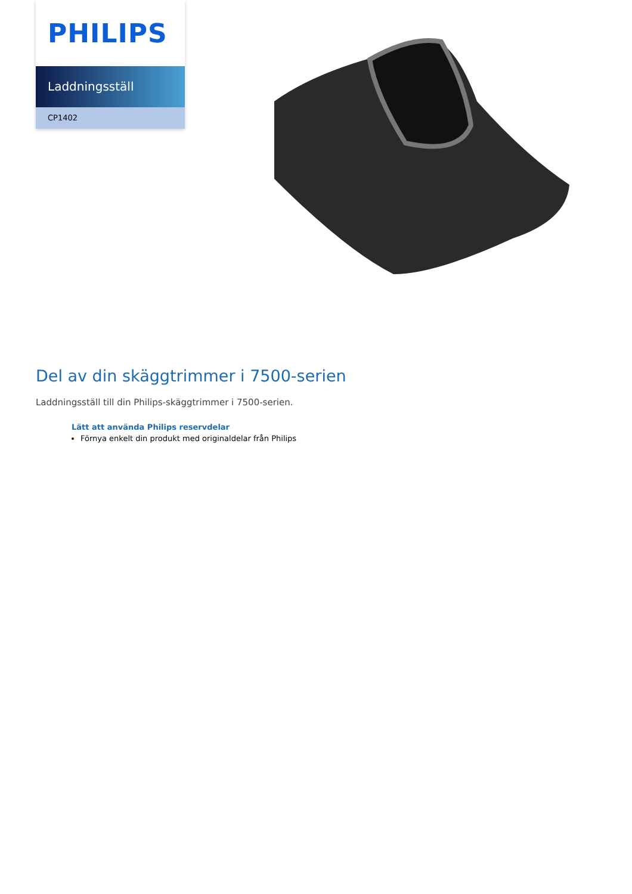PHILIPS
Laddningsställ
CP1402
Del av din skäggtrimmer i 7500-serien
Laddningsställ till din Philips-skäggtrimmer i 7500-serien.
Lätt att använda Philips reservdelar
Förnya enkelt din produkt med originaldelar från Philips